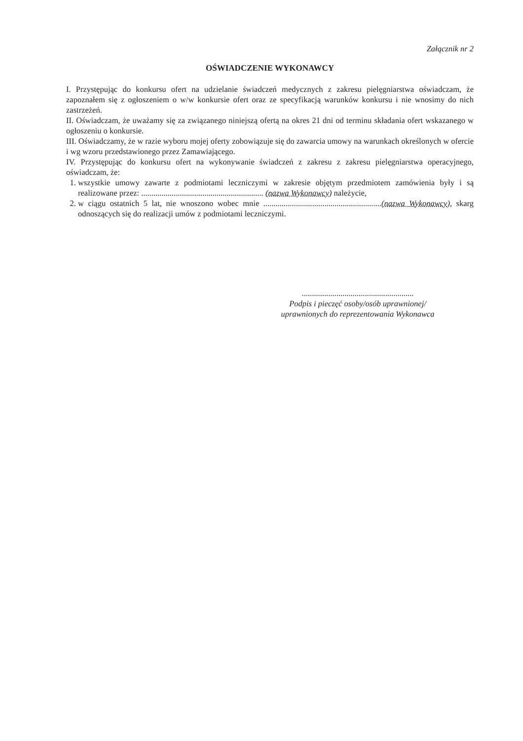Załącznik nr 2
OŚWIADCZENIE WYKONAWCY
I. Przystępując do konkursu ofert na udzielanie świadczeń medycznych z zakresu pielęgniarstwa oświadczam, że zapoznałem się z ogłoszeniem o w/w konkursie ofert oraz ze specyfikacją warunków konkursu i nie wnosimy do nich zastrzeżeń.
II. Oświadczam, że uważamy się za związanego niniejszą ofertą na okres 21 dni od terminu składania ofert wskazanego w ogłoszeniu o konkursie.
III. Oświadczamy, że w razie wyboru mojej oferty zobowiązuje się do zawarcia umowy na warunkach określonych w ofercie i wg wzoru przedstawionego przez Zamawiającego.
IV. Przystępując do konkursu ofert na wykonywanie świadczeń z zakresu z zakresu pielęgniarstwa operacyjnego, oświadczam, że:
1. wszystkie umowy zawarte z podmiotami leczniczymi w zakresie objętym przedmiotem zamówienia były i są realizowane przez: ............................................................ (nazwa Wykonawcy) należycie,
2. w ciągu ostatnich 5 lat, nie wnoszono wobec mnie ..........................................................(nazwa Wykonawcy), skarg odnoszących się do realizacji umów z podmiotami leczniczymi.
.......................................................
Podpis i pieczęć osoby/osób uprawnionej/
uprawnionych do reprezentowania Wykonawca